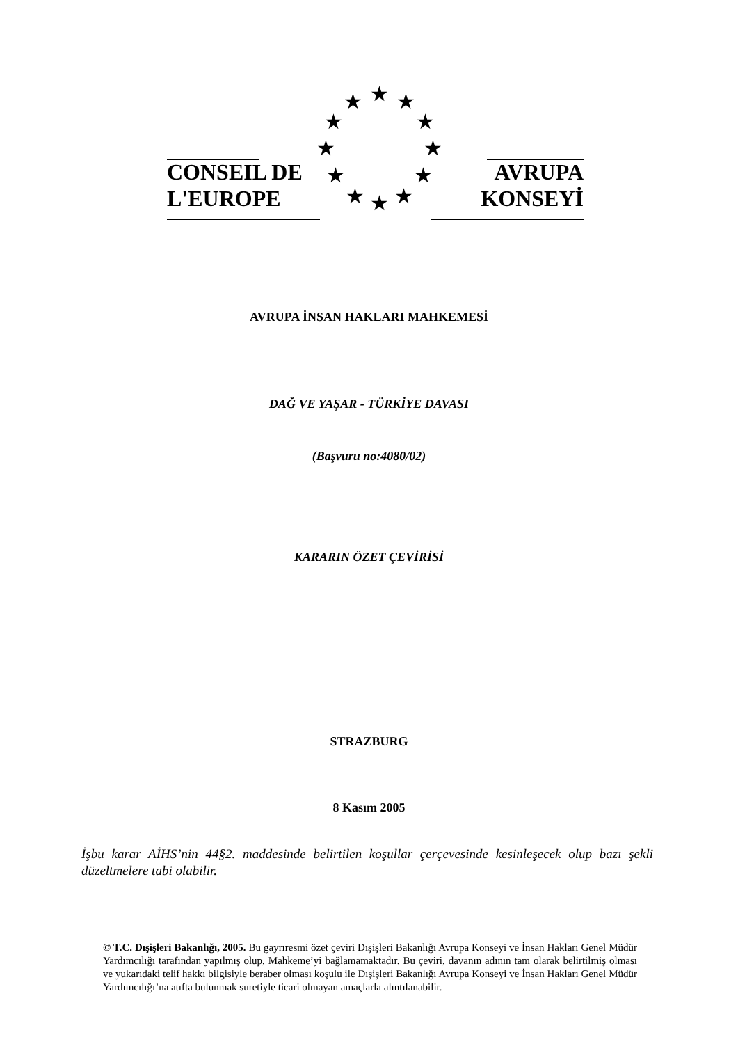CONSEIL DE
L'EUROPE
AVRUPA
KONSEYİ
★
★
★
★
★
★
★
★
★
★
★
★
AVRUPA İNSAN HAKLARI MAHKEMESİ
DAĞ VE YAŞAR - TÜRKİYE DAVASI
(Başvuru no:4080/02)
KARARIN ÖZET ÇEVİRİSİ
STRAZBURG
8 Kasım 2005
İşbu karar AİHS’nin 44§2. maddesinde belirtilen koşullar çerçevesinde kesinleşecek olup bazı şekli düzeltmelere tabi olabilir.
© T.C. Dışişleri Bakanlığı, 2005. Bu gayrıresmi özet çeviri Dışişleri Bakanlığı Avrupa Konseyi ve İnsan Hakları Genel Müdür Yardımcılığı tarafından yapılmış olup, Mahkeme’yi bağlamamaktadır. Bu çeviri, davanın adının tam olarak belirtilmiş olması ve yukarıdaki telif hakkı bilgisiyle beraber olması koşulu ile Dışişleri Bakanlığı Avrupa Konseyi ve İnsan Hakları Genel Müdür Yardımcılığı’na atıfta bulunmak suretiyle ticari olmayan amaçlarla alıntılanabilir.